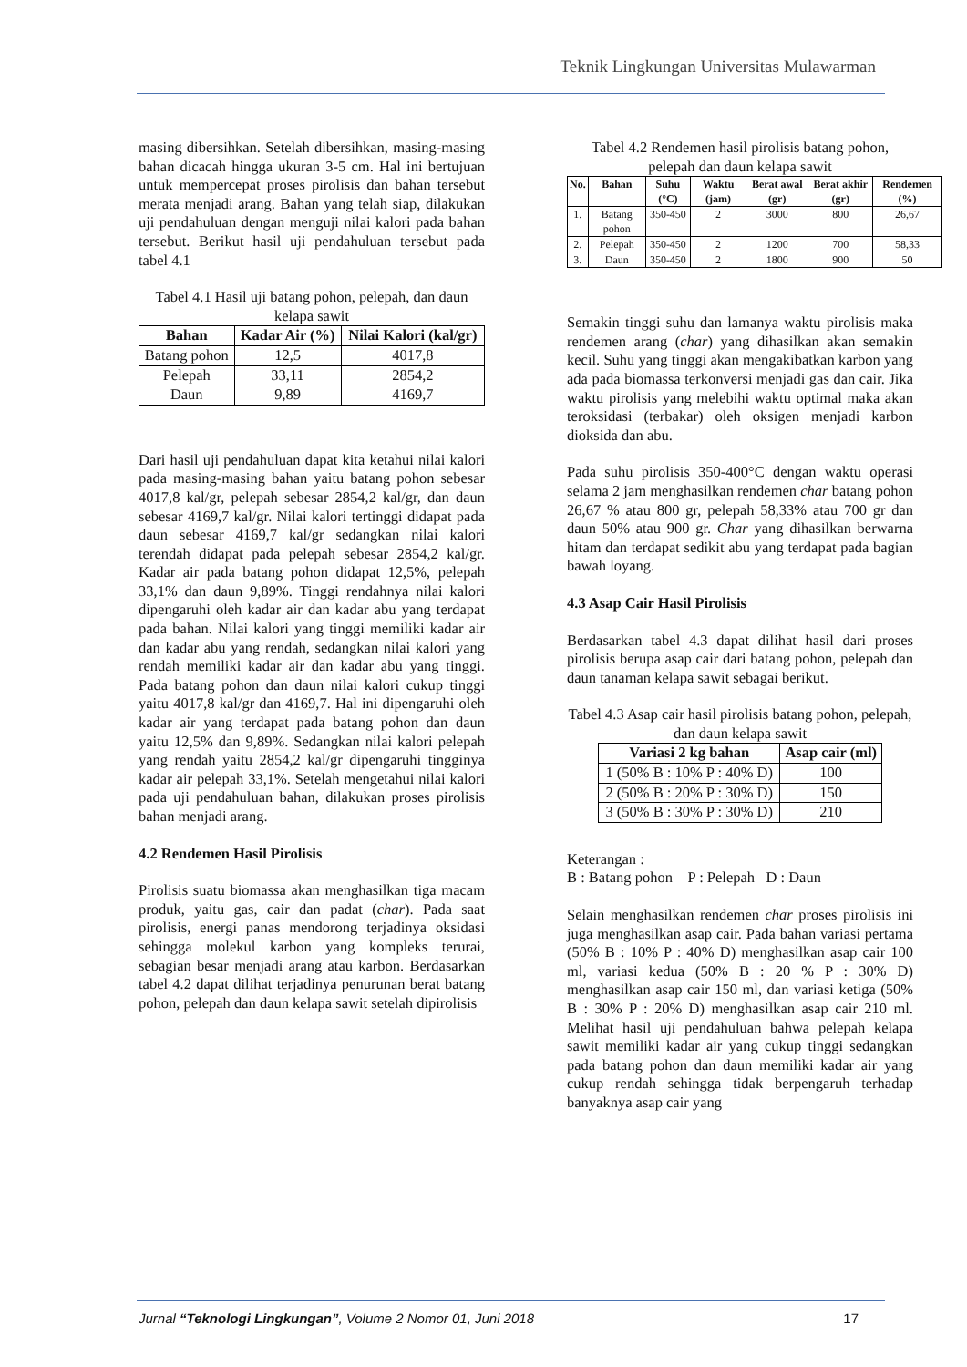Teknik Lingkungan Universitas Mulawarman
masing dibersihkan. Setelah dibersihkan, masing-masing bahan dicacah hingga ukuran 3-5 cm. Hal ini bertujuan untuk mempercepat proses pirolisis dan bahan tersebut merata menjadi arang. Bahan yang telah siap, dilakukan uji pendahuluan dengan menguji nilai kalori pada bahan tersebut. Berikut hasil uji pendahuluan tersebut pada tabel 4.1
Tabel 4.1 Hasil uji batang pohon, pelepah, dan daun kelapa sawit
| Bahan | Kadar Air (%) | Nilai Kalori (kal/gr) |
| --- | --- | --- |
| Batang pohon | 12,5 | 4017,8 |
| Pelepah | 33,11 | 2854,2 |
| Daun | 9,89 | 4169,7 |
Dari hasil uji pendahuluan dapat kita ketahui nilai kalori pada masing-masing bahan yaitu batang pohon sebesar 4017,8 kal/gr, pelepah sebesar 2854,2 kal/gr, dan daun sebesar 4169,7 kal/gr. Nilai kalori tertinggi didapat pada daun sebesar 4169,7 kal/gr sedangkan nilai kalori terendah didapat pada pelepah sebesar 2854,2 kal/gr. Kadar air pada batang pohon didapat 12,5%, pelepah 33,1% dan daun 9,89%. Tinggi rendahnya nilai kalori dipengaruhi oleh kadar air dan kadar abu yang terdapat pada bahan. Nilai kalori yang tinggi memiliki kadar air dan kadar abu yang rendah, sedangkan nilai kalori yang rendah memiliki kadar air dan kadar abu yang tinggi. Pada batang pohon dan daun nilai kalori cukup tinggi yaitu 4017,8 kal/gr dan 4169,7. Hal ini dipengaruhi oleh kadar air yang terdapat pada batang pohon dan daun yaitu 12,5% dan 9,89%. Sedangkan nilai kalori pelepah yang rendah yaitu 2854,2 kal/gr dipengaruhi tingginya kadar air pelepah 33,1%. Setelah mengetahui nilai kalori pada uji pendahuluan bahan, dilakukan proses pirolisis bahan menjadi arang.
4.2 Rendemen Hasil Pirolisis
Pirolisis suatu biomassa akan menghasilkan tiga macam produk, yaitu gas, cair dan padat (char). Pada saat pirolisis, energi panas mendorong terjadinya oksidasi sehingga molekul karbon yang kompleks terurai, sebagian besar menjadi arang atau karbon. Berdasarkan tabel 4.2 dapat dilihat terjadinya penurunan berat batang pohon, pelepah dan daun kelapa sawit setelah dipirolisis
Tabel 4.2 Rendemen hasil pirolisis batang pohon, pelepah dan daun kelapa sawit
| No. | Bahan | Suhu (°C) | Waktu (jam) | Berat awal (gr) | Berat akhir (gr) | Rendemen (%) |
| --- | --- | --- | --- | --- | --- | --- |
| 1. | Batang pohon | 350-450 | 2 | 3000 | 800 | 26,67 |
| 2. | Pelepah | 350-450 | 2 | 1200 | 700 | 58,33 |
| 3. | Daun | 350-450 | 2 | 1800 | 900 | 50 |
Semakin tinggi suhu dan lamanya waktu pirolisis maka rendemen arang (char) yang dihasilkan akan semakin kecil. Suhu yang tinggi akan mengakibatkan karbon yang ada pada biomassa terkonversi menjadi gas dan cair. Jika waktu pirolisis yang melebihi waktu optimal maka akan teroksidasi (terbakar) oleh oksigen menjadi karbon dioksida dan abu.
Pada suhu pirolisis 350-400°C dengan waktu operasi selama 2 jam menghasilkan rendemen char batang pohon 26,67 % atau 800 gr, pelepah 58,33% atau 700 gr dan daun 50% atau 900 gr. Char yang dihasilkan berwarna hitam dan terdapat sedikit abu yang terdapat pada bagian bawah loyang.
4.3 Asap Cair Hasil Pirolisis
Berdasarkan tabel 4.3 dapat dilihat hasil dari proses pirolisis berupa asap cair dari batang pohon, pelepah dan daun tanaman kelapa sawit sebagai berikut.
Tabel 4.3 Asap cair hasil pirolisis batang pohon, pelepah, dan daun kelapa sawit
| Variasi 2 kg bahan | Asap cair (ml) |
| --- | --- |
| 1 (50% B : 10% P : 40% D) | 100 |
| 2 (50% B : 20% P : 30% D) | 150 |
| 3 (50% B : 30% P : 30% D) | 210 |
Keterangan :
B : Batang pohon P : Pelepah D : Daun
Selain menghasilkan rendemen char proses pirolisis ini juga menghasilkan asap cair. Pada bahan variasi pertama (50% B : 10% P : 40% D) menghasilkan asap cair 100 ml, variasi kedua (50% B : 20 % P : 30% D) menghasilkan asap cair 150 ml, dan variasi ketiga (50% B : 30% P : 20% D) menghasilkan asap cair 210 ml. Melihat hasil uji pendahuluan bahwa pelepah kelapa sawit memiliki kadar air yang cukup tinggi sedangkan pada batang pohon dan daun memiliki kadar air yang cukup rendah sehingga tidak berpengaruh terhadap banyaknya asap cair yang
Jurnal “Teknologi Lingkungan”, Volume 2 Nomor 01, Juni 2018 17